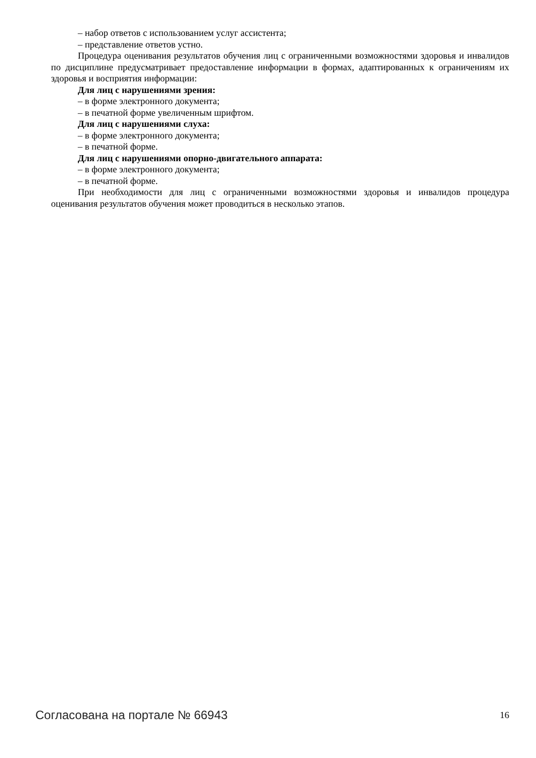– набор ответов с использованием услуг ассистента;
– представление ответов устно.
Процедура оценивания результатов обучения лиц с ограниченными возможностями здоровья и инвалидов по дисциплине предусматривает предоставление информации в формах, адаптированных к ограничениям их здоровья и восприятия информации:
Для лиц с нарушениями зрения:
– в форме электронного документа;
– в печатной форме увеличенным шрифтом.
Для лиц с нарушениями слуха:
– в форме электронного документа;
– в печатной форме.
Для лиц с нарушениями опорно-двигательного аппарата:
– в форме электронного документа;
– в печатной форме.
При необходимости для лиц с ограниченными возможностями здоровья и инвалидов процедура оценивания результатов обучения может проводиться в несколько этапов.
Согласована на портале № 66943 16